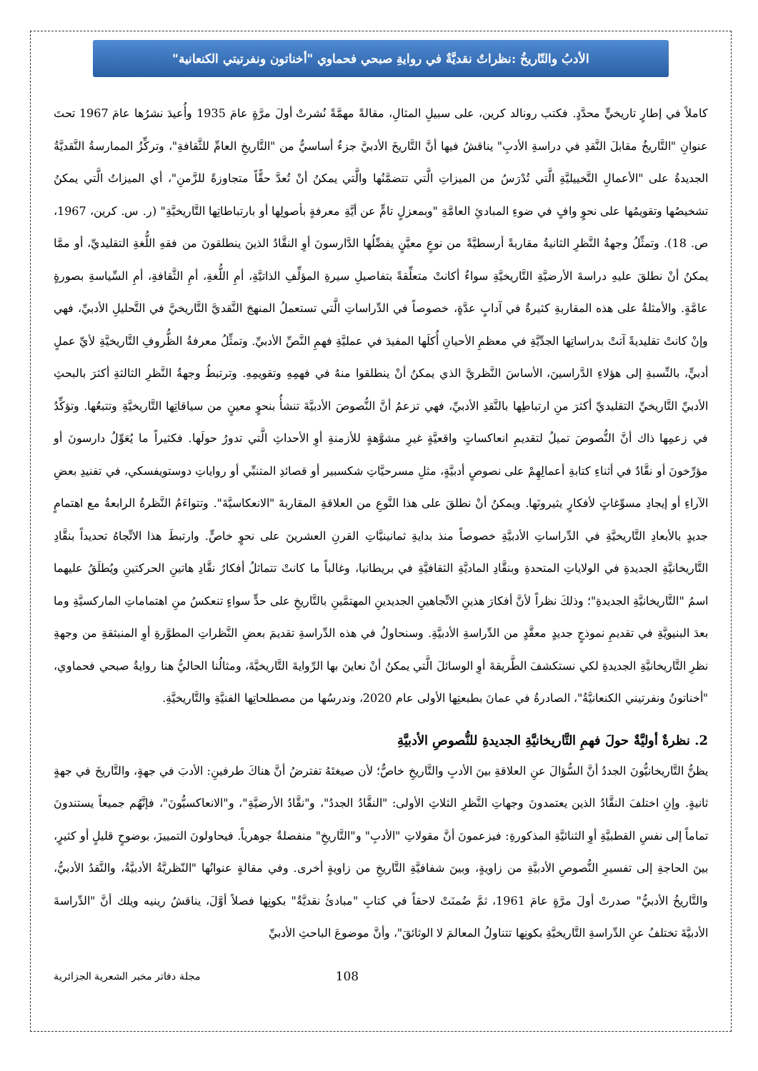الأدبُ والتّاريخُ :نظراتٌ نقديَّةٌ في روايةِ صبحي فحماوي "أخناتون ونفرتيتي الكنعانية"
كاملاً في إطارٍ تاريخيٍّ محدَّدٍ. فكتب رونالد كرين، على سبيلِ المثالِ، مقالةً مهمَّةً نُشرتْ أولَ مرَّةٍ عامَ 1935 وأُعيدَ نشرُها عامَ 1967 تحتَ عنوانِ "التَّاريخُ مقابلَ النَّقدِ في دراسةِ الأدبِ" يناقشُ فيها أنَّ التَّاريخَ الأدبيَّ جزءٌ أساسيٌّ من "التَّاريخِ العامِّ للثَّقافةِ"، وتركِّزُ الممارسةُ النَّقديَّةُ الجديدةُ على "الأعمالِ التَّخييليَّةِ الَّتي تُدْرَسُ من الميزاتِ الَّتي تتضمَّنُها والَّتي يمكنُ أنْ تُعدَّ حقًّاً متجاوزةً للزَّمنِ"، أي الميزاتُ الَّتي يمكنُ تشخيصُها وتقويمُها على نحوٍ وافٍ في ضوءِ المبادئِ العامَّةِ "وبمعزلٍ تامٍّ عن أيَّةِ معرفةٍ بأصولِها أو بارتباطاتِها التَّاريخيَّةِ" (ر. س. كرين، 1967، ص. 18). وتمثِّلُ وجهةُ النَّظرِ الثانيةُ مقاربةً أرسطيَّةً من نوعٍ معيَّنٍ يفضِّلُها الدَّارسونَ أوِ النقَّادُ الذينَ ينطلقونَ من فقهِ اللُّغةِ التقليديِّ، أو ممَّا يمكنُ أنْ نطلقَ عليهِ دراسةَ الأرضيَّةِ التَّاريخيَّةِ سواءٌ أكانتْ متعلِّقةً بتفاصيلِ سيرةِ المؤلِّفِ الذاتيَّةِ، أمِ اللُّغةِ، أمِ الثَّقافةِ، أمِ السِّياسةِ بصورةٍ عامَّةٍ. والأمثلةُ على هذه المقاربةِ كثيرةٌ في آدابٍ عدَّةٍ، خصوصاً في الدِّراساتِ الَّتي تستعملُ المنهجَ النَّقديَّ التَّاريخيَّ في التَّحليلِ الأدبيِّ، فهي وإنْ كانتْ تقليديةً آتتْ بدراساتِها الجدِّيَّةِ في معظمِ الأحيانِ أُكلَها المفيدَ في عمليَّةِ فهمِ النَّصِّ الأدبيِّ. وتمثِّلُ معرفةُ الظُّروفِ التَّاريخيَّةِ لأيِّ عملٍ أدبيٍّ، بالنِّسبةِ إلى هؤلاءِ الدَّراسينَ، الأساسَ النَّظريَّ الذي يمكنُ أنْ ينطلقوا منهُ في فهمِهِ وتقويمِهِ. وترتبطُ وجهةُ النَّظرِ الثالثةِ أكثرَ بالبحثِ الأدبيِّ التَّاريخيِّ التقليديِّ أكثرَ منِ ارتباطِها بالنَّقدِ الأدبيِّ، فهي تزعمُ أنَّ النُّصوصَ الأدبيَّةَ تنشأُ بنحوٍ معينٍ من سياقاتِها التَّاريخيَّةِ وتتبعُها. وتؤكِّدُ في زعمِها ذاك أنَّ النُّصوصَ تميلُ لتقديمِ انعاكساتٍ واقعيَّةٍ غيرِ مشوَّهةٍ للأزمنةِ أوِ الأحداثِ الَّتي تدورُ حولَها. فكثيراً ما يُعَوِّلُ دارسونَ أو مؤرِّخونَ أو نقَّادٌ في أثناءِ كتابةِ أعمالِهِمْ على نصوصٍ أدبيَّةٍ، مثلِ مسرحيَّاتِ شكسبير أو قصائدِ المتنبِّي أو رواياتِ دوستويفسكي، في تفنيدِ بعضِ الآراءِ أو إيجادِ مسوِّغاتٍ لأفكارٍ يثيرونَها. ويمكنُ أنْ نطلقَ على هذا النَّوعِ من العلاقةِ المقاربةَ "الانعكاسيَّةَ". وتتواءَمُ النَّظرةُ الرابعةُ مع اهتمامٍ جديدٍ بالأبعادِ التَّاريخيَّةِ في الدِّراساتِ الأدبيَّةِ خصوصاً منذ بدايةِ ثمانينيَّاتِ القرنِ العشرينَ على نحوٍ خاصٍّ. وارتبطَ هذا الاتِّجاهُ تحديداً بنقَّادِ التَّاريخانيَّةِ الجديدةِ في الولاياتِ المتحدةِ وبنقَّادِ الماديَّةِ الثقافيَّةِ في بريطانيا، وغالباً ما كانتْ تتماثلُ أفكارُ نقَّادِ هاتينِ الحركتينِ ويُطلَقُ عليهما اسمُ "التَّاريخانيَّةِ الجديدةِ"؛ وذلكَ نظراً لأنَّ أفكارَ هذينِ الاتِّجاهينِ الجديدينِ المهتمَّينِ بالتَّاريخِ على حدٍّ سواءٍ تنعكسُ منِ اهتماماتِ الماركسيَّةِ وما بعدَ البنيويَّةِ في تقديمِ نموذجٍ جديدٍ معقَّدٍ من الدِّراسةِ الأدبيَّةِ. وسنحاولُ في هذه الدِّراسةِ تقديمَ بعضِ النَّظراتِ المطوَّرةِ أوِ المنبثقةِ من وجهةِ نظرِ التَّاريخانيَّةِ الجديدةِ لكي نستكشفَ الطَّريقةَ أوِ الوسائلَ الَّتي يمكنُ أنْ نعاينَ بها الرِّوايةَ التَّاريخيَّةَ، ومثالُنا الحاليُّ هنا روايةُ صبحي فحماوي، "أخناتونُ ونفرتيني الكنعانيَّةُ"، الصادرةُ في عمانَ بطبعتِها الأولى عام 2020، وندرسُها من مصطلحاتِها الفنيَّةِ والتَّاريخيَّةِ.
2. نظرةٌ أوليَّةٌ حولَ فهمِ التَّاريخانيَّةِ الجديدةِ للنُّصوصِ الأدبيَّةِ
يظنُّ التَّاريخانيُّونَ الجددُ أنَّ السُّؤالَ عنِ العلاقةِ بينَ الأدبِ والتَّاريخِ خاصٌّ؛ لأن صيغتَهُ تفترضُ أنَّ هناكَ طرفينِ: الأدبَ في جهةٍ، والتَّاريخَ في جهةٍ ثانيةٍ. وإنِ اختلفَ النقَّادُ الذين يعتمدونَ وجهاتِ النَّظرِ الثلاثِ الأولى: "النقَّادُ الجددُ"، و"نقَّادُ الأرضيَّةِ"، و"الانعاكسيُّونَ"، فإنَّهُم جميعاً يستندونَ تماماً إلى نفسِ القطبيَّةِ أوِ الثنائيَّةِ المذكورةِ: فيزعمونَ أنَّ مقولاتِ "الأدبِ" و"التَّاريخِ" منفصلةٌ جوهرياً. فيحاولونَ التمييزَ، بوضوحٍ قليلٍ أو كثيرٍ، بينَ الحاجةِ إلى تفسيرِ النُّصوصِ الأدبيَّةِ من زاويةٍ، وبينَ شفافيَّةِ التَّاريخِ من زاويةٍ أخرى. وفي مقالةٍ عنوانُها "النّظريَّةُ الأدبيَّةُ، والنَّقدُ الأدبيُّ، والتَّاريخُ الأدبيُّ" صدرتْ أولَ مرَّةٍ عامَ 1961، ثمَّ ضُمنَتْ لاحقاً في كتابِ "مبادئُ نقديَّةٌ" بكونِها فصلاً أوَّلَ، يناقشُ رينيه ويلك أنَّ "الدِّراسةَ الأدبيَّةَ تختلفُ عنِ الدِّراسةِ التَّاريخيَّةِ بكونِها تتناولُ المعالمَ لا الوثائقَ"، وأنَّ موضوعَ الباحثِ الأدبيِّ
مجلة دفاتر مخبر الشعرية الجزائرية 108